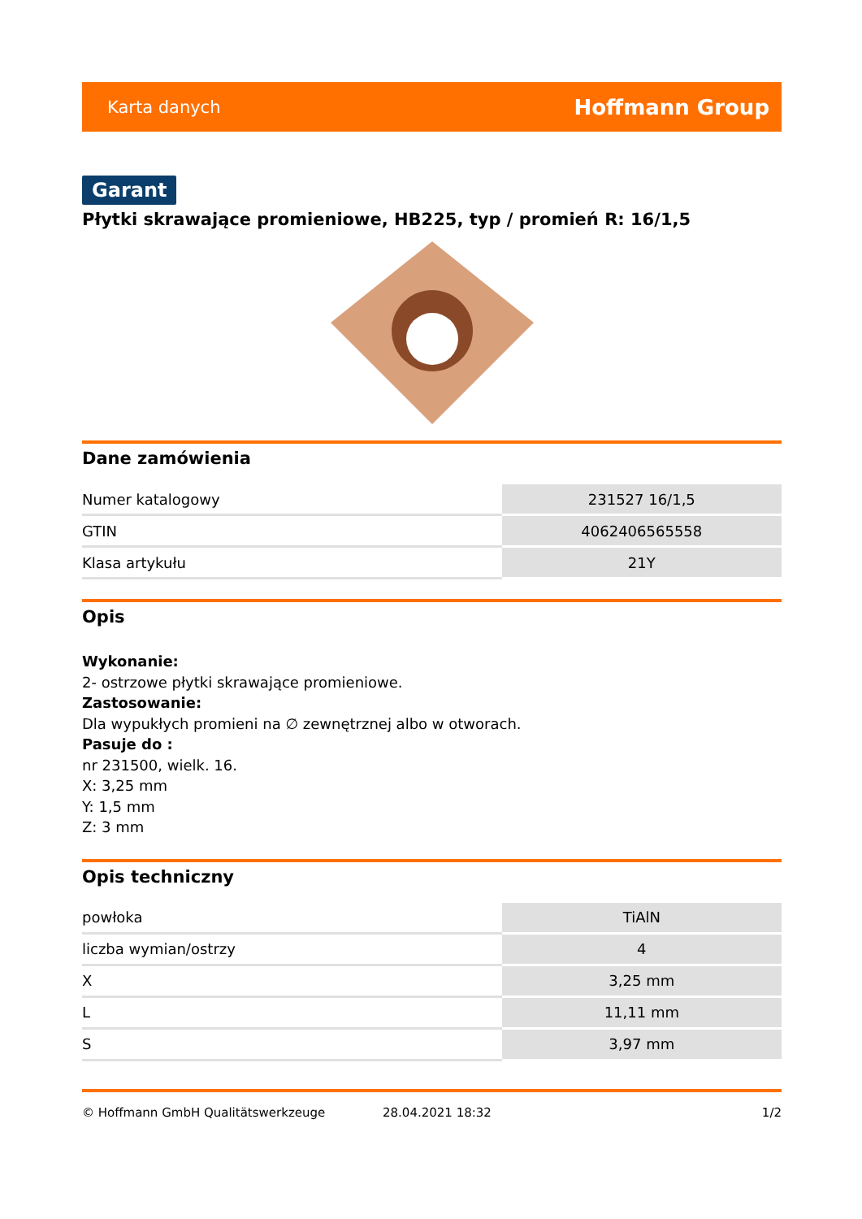Karta danych Hoffmann Group
Garant
Płytki skrawające promieniowe, HB225, typ / promień R: 16/1,5
Dane zamówienia
| Numer katalogowy | 231527 16/1,5 |
| GTIN | 4062406565558 |
| Klasa artykułu | 21Y |
Opis
Wykonanie:
2- ostrzowe płytki skrawające promieniowe.
Zastosowanie:
Dla wypukłych promieni na ∅ zewnętrznej albo w otworach.
Pasuje do :
nr 231500, wielk. 16.
X: 3,25 mm
Y: 1,5 mm
Z: 3 mm
Opis techniczny
| powłoka | TiAlN |
| liczba wymian/ostrzy | 4 |
| X | 3,25 mm |
| L | 11,11 mm |
| S | 3,97 mm |
© Hoffmann GmbH Qualitätswerkzeuge 28.04.2021 18:32 1/2